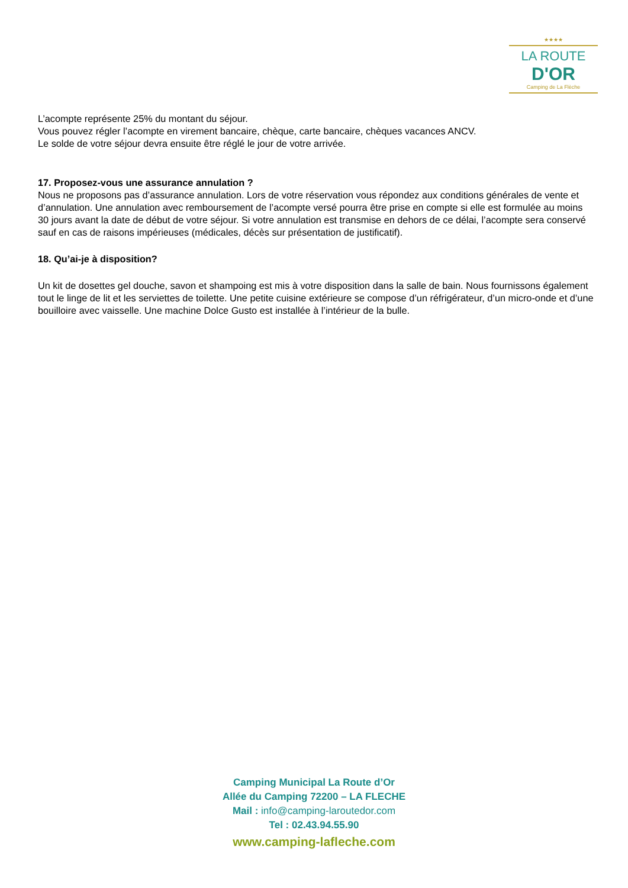★★★★
LA ROUTE
D'OR
Camping de La Flèche
L’acompte représente 25% du montant du séjour.
Vous pouvez régler l’acompte en virement bancaire, chèque, carte bancaire, chèques vacances ANCV.
Le solde de votre séjour devra ensuite être réglé le jour de votre arrivée.
17. Proposez-vous une assurance annulation ?
Nous ne proposons pas d’assurance annulation. Lors de votre réservation vous répondez aux conditions générales de vente et d’annulation. Une annulation avec remboursement de l’acompte versé pourra être prise en compte si elle est formulée au moins 30 jours avant la date de début de votre séjour. Si votre annulation est transmise en dehors de ce délai, l’acompte sera conservé sauf en cas de raisons impérieuses (médicales, décès sur présentation de justificatif).
18. Qu’ai-je à disposition?
Un kit de dosettes gel douche, savon et shampoing est mis à votre disposition dans la salle de bain. Nous fournissons également tout le linge de lit et les serviettes de toilette. Une petite cuisine extérieure se compose d’un réfrigérateur, d’un micro-onde et d’une bouilloire avec vaisselle. Une machine Dolce Gusto est installée à l’intérieur de la bulle.
Camping Municipal La Route d’Or
Allée du Camping 72200 – LA FLECHE
Mail : info@camping-laroutedor.com
Tel : 02.43.94.55.90
www.camping-lafleche.com